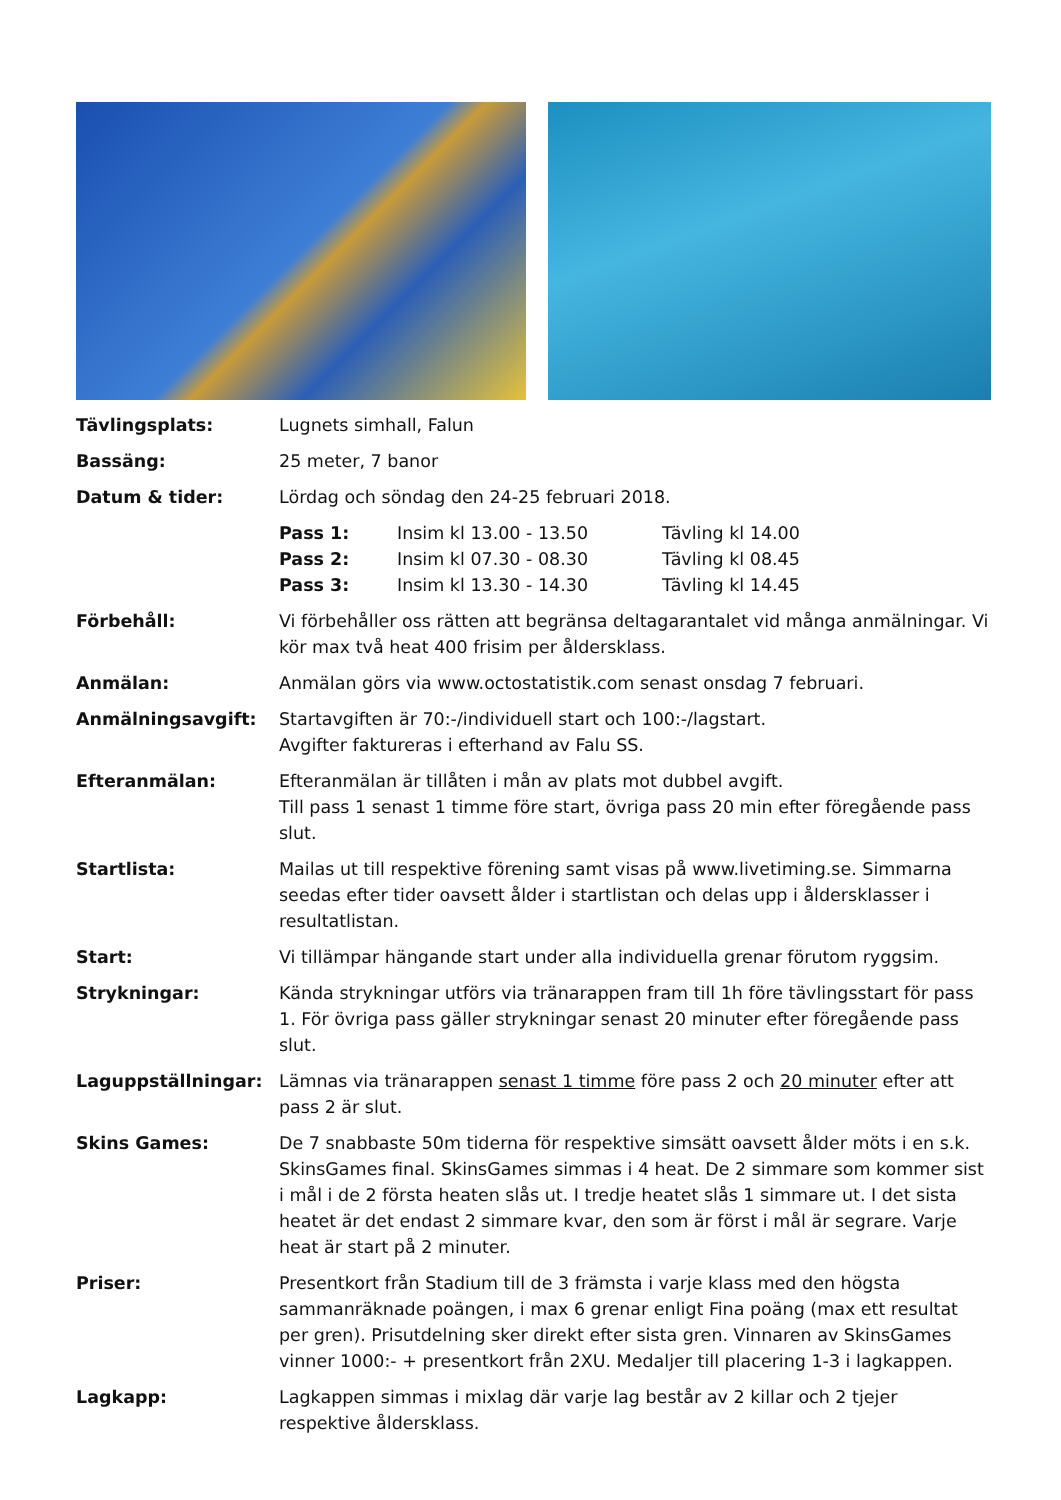| Tävlingsplats: | Lugnets simhall, Falun |
| Bassäng: | 25 meter, 7 banor |
| Datum & tider: | Lördag och söndag den 24-25 februari 2018. / Pass 1: / Insim kl 13.00 - 13.50 / Tävling kl 14.00 / / Pass 2: / Insim kl 07.30 - 08.30 / Tävling kl 08.45 / / Pass 3: / Insim kl 13.30 - 14.30 / Tävling kl 14.45 / |
| Förbehåll: | Vi förbehåller oss rätten att begränsa deltagarantalet vid många anmälningar. Vi kör max två heat 400 frisim per åldersklass. |
| Anmälan: | Anmälan görs via www.octostatistik.com senast onsdag 7 februari. |
| Anmälningsavgift: | Startavgiften är 70:-/individuell start och 100:-/lagstart. Avgifter faktureras i efterhand av Falu SS. |
| Efteranmälan: | Efteranmälan är tillåten i mån av plats mot dubbel avgift. Till pass 1 senast 1 timme före start, övriga pass 20 min efter föregående pass slut. |
| Startlista: | Mailas ut till respektive förening samt visas på www.livetiming.se. Simmarna seedas efter tider oavsett ålder i startlistan och delas upp i åldersklasser i resultatlistan. |
| Start: | Vi tillämpar hängande start under alla individuella grenar förutom ryggsim. |
| Strykningar: | Kända strykningar utförs via tränarappen fram till 1h före tävlingsstart för pass 1. För övriga pass gäller strykningar senast 20 minuter efter föregående pass slut. |
| Laguppställningar: | Lämnas via tränarappen senast 1 timme före pass 2 och 20 minuter efter att pass 2 är slut. |
| Skins Games: | De 7 snabbaste 50m tiderna för respektive simsätt oavsett ålder möts i en s.k. SkinsGames final. SkinsGames simmas i 4 heat. De 2 simmare som kommer sist i mål i de 2 första heaten slås ut. I tredje heatet slås 1 simmare ut. I det sista heatet är det endast 2 simmare kvar, den som är först i mål är segrare. Varje heat är start på 2 minuter. |
| Priser: | Presentkort från Stadium till de 3 främsta i varje klass med den högsta sammanräknade poängen, i max 6 grenar enligt Fina poäng (max ett resultat per gren). Prisutdelning sker direkt efter sista gren. Vinnaren av SkinsGames vinner 1000:- + presentkort från 2XU. Medaljer till placering 1-3 i lagkappen. |
| Lagkapp: | Lagkappen simmas i mixlag där varje lag består av 2 killar och 2 tjejer respektive åldersklass. |